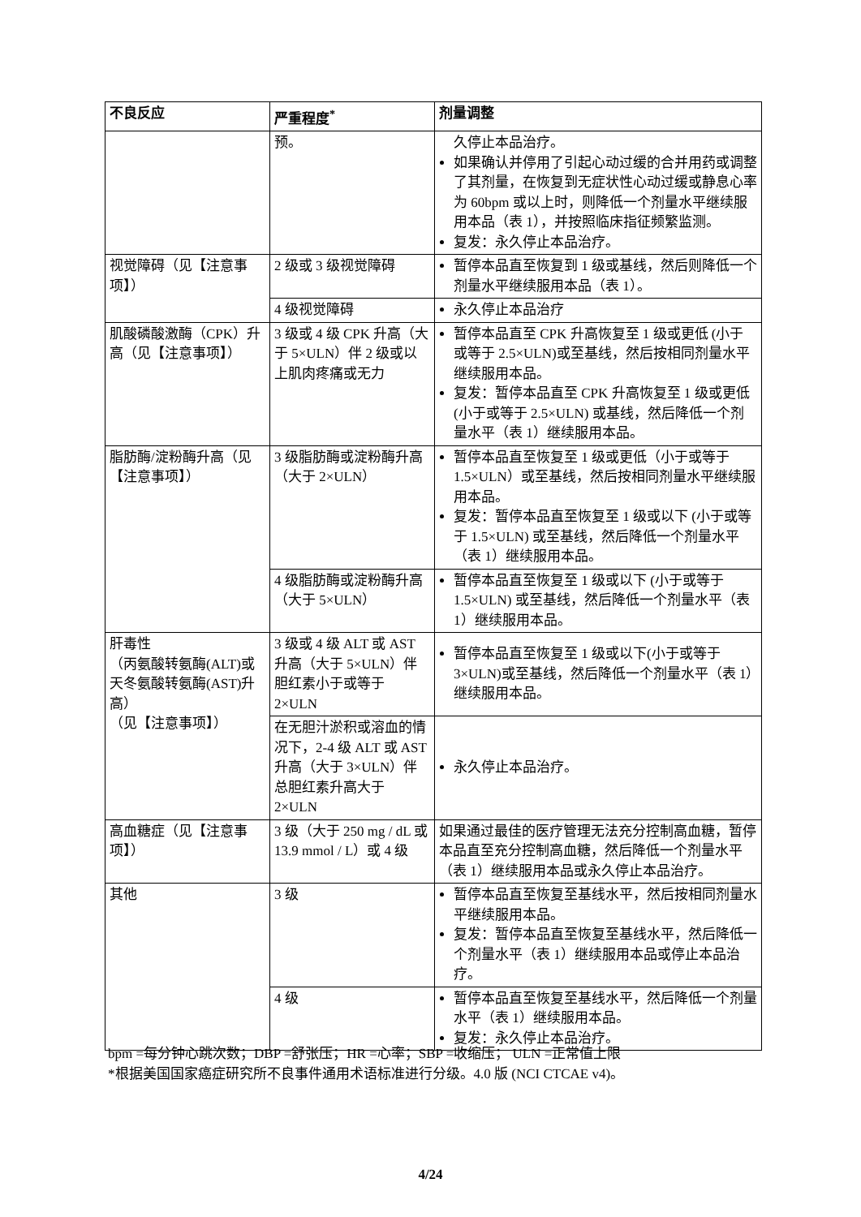| 不良反应 | 严重程度<sup>*</sup> | 剂量调整 |
| --- | --- | --- |
| | 预。 | 久停止本品治疗。 如果确认并停用了引起心动过缓的合并用药或调整了其剂量，在恢复到无症状性心动过缓或静息心率为 60bpm 或以上时，则降低一个剂量水平继续服用本品（表 1），并按照临床指征频繁监测。 复发：永久停止本品治疗。 |
| 视觉障碍（见【注意事项】） | 2 级或 3 级视觉障碍 | 暂停本品直至恢复到 1 级或基线，然后则降低一个剂量水平继续服用本品（表 1）。 |
| | 4 级视觉障碍 | 永久停止本品治疗 |
| 肌酸磷酸激酶（CPK）升高（见【注意事项】） | 3 级或 4 级 CPK 升高（大于 5×ULN）伴 2 级或以上肌肉疼痛或无力 | 暂停本品直至 CPK 升高恢复至 1 级或更低 (小于或等于 2.5×ULN)或至基线，然后按相同剂量水平继续服用本品。 复发：暂停本品直至 CPK 升高恢复至 1 级或更低 (小于或等于 2.5×ULN) 或基线，然后降低一个剂量水平（表 1）继续服用本品。 |
| 脂肪酶/淀粉酶升高（见【注意事项】） | 3 级脂肪酶或淀粉酶升高（大于 2×ULN） | 暂停本品直至恢复至 1 级或更低（小于或等于 1.5×ULN）或至基线，然后按相同剂量水平继续服用本品。 复发：暂停本品直至恢复至 1 级或以下 (小于或等于 1.5×ULN) 或至基线，然后降低一个剂量水平（表 1）继续服用本品。 |
| | 4 级脂肪酶或淀粉酶升高（大于 5×ULN） | 暂停本品直至恢复至 1 级或以下 (小于或等于 1.5×ULN) 或至基线，然后降低一个剂量水平（表 1）继续服用本品。 |
| 肝毒性 （丙氨酸转氨酶(ALT)或天冬氨酸转氨酶(AST)升高） （见【注意事项】） | 3 级或 4 级 ALT 或 AST 升高（大于 5×ULN）伴胆红素小于或等于 2×ULN | 暂停本品直至恢复至 1 级或以下(小于或等于 3×ULN)或至基线，然后降低一个剂量水平（表 1）继续服用本品。 |
| | 在无胆汁淤积或溶血的情况下，2-4 级 ALT 或 AST 升高（大于 3×ULN）伴总胆红素升高大于 2×ULN | 永久停止本品治疗。 |
| 高血糖症（见【注意事项】） | 3 级（大于 250 mg / dL 或 13.9 mmol / L）或 4 级 | 如果通过最佳的医疗管理无法充分控制高血糖，暂停本品直至充分控制高血糖，然后降低一个剂量水平（表 1）继续服用本品或永久停止本品治疗。 |
| 其他 | 3 级 | 暂停本品直至恢复至基线水平，然后按相同剂量水平继续服用本品。 复发：暂停本品直至恢复至基线水平，然后降低一个剂量水平（表 1）继续服用本品或停止本品治疗。 |
| | 4 级 | 暂停本品直至恢复至基线水平，然后降低一个剂量水平（表 1）继续服用本品。 复发：永久停止本品治疗。 |
bpm =每分钟心跳次数；DBP =舒张压；HR =心率；SBP =收缩压； ULN =正常值上限
*根据美国国家癌症研究所不良事件通用术语标准进行分级。4.0 版 (NCI CTCAE v4)。
4/24